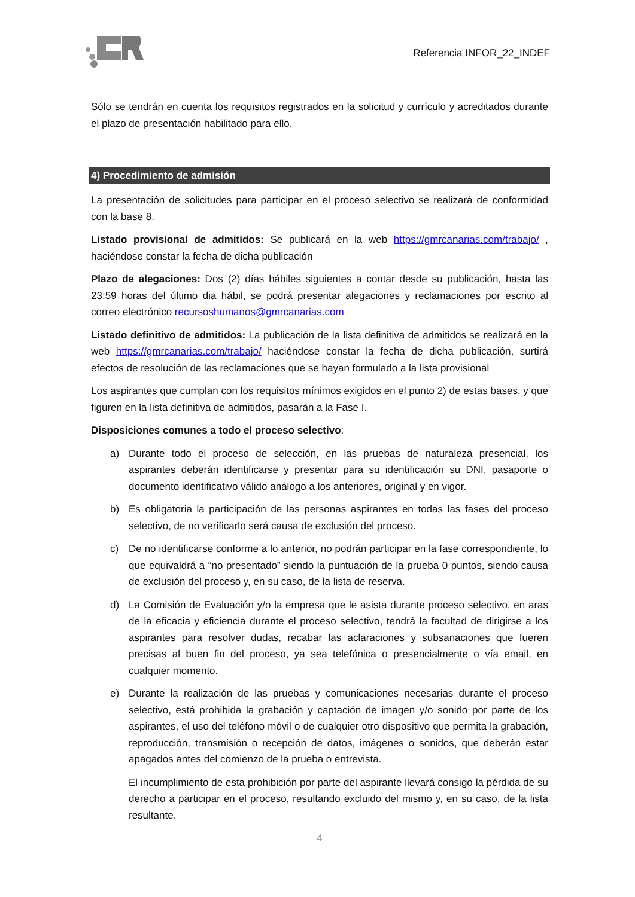Referencia INFOR_22_INDEF
Sólo se tendrán en cuenta los requisitos registrados en la solicitud y currículo y acreditados durante el plazo de presentación habilitado para ello.
4) Procedimiento de admisión
La presentación de solicitudes para participar en el proceso selectivo se realizará de conformidad con la base 8.
Listado provisional de admitidos: Se publicará en la web https://gmrcanarias.com/trabajo/ , haciéndose constar la fecha de dicha publicación
Plazo de alegaciones: Dos (2) días hábiles siguientes a contar desde su publicación, hasta las 23:59 horas del último dia hábil, se podrá presentar alegaciones y reclamaciones por escrito al correo electrónico recursoshumanos@gmrcanarias.com
Listado definitivo de admitidos: La publicación de la lista definitiva de admitidos se realizará en la web https://gmrcanarias.com/trabajo/ haciéndose constar la fecha de dicha publicación, surtirá efectos de resolución de las reclamaciones que se hayan formulado a la lista provisional
Los aspirantes que cumplan con los requisitos mínimos exigidos en el punto 2) de estas bases, y que figuren en la lista definitiva de admitidos, pasarán a la Fase I.
Disposiciones comunes a todo el proceso selectivo:
a) Durante todo el proceso de selección, en las pruebas de naturaleza presencial, los aspirantes deberán identificarse y presentar para su identificación su DNI, pasaporte o documento identificativo válido análogo a los anteriores, original y en vigor.
b) Es obligatoria la participación de las personas aspirantes en todas las fases del proceso selectivo, de no verificarlo será causa de exclusión del proceso.
c) De no identificarse conforme a lo anterior, no podrán participar en la fase correspondiente, lo que equivaldrá a “no presentado” siendo la puntuación de la prueba 0 puntos, siendo causa de exclusión del proceso y, en su caso, de la lista de reserva.
d) La Comisión de Evaluación y/o la empresa que le asista durante proceso selectivo, en aras de la eficacia y eficiencia durante el proceso selectivo, tendrá la facultad de dirigirse a los aspirantes para resolver dudas, recabar las aclaraciones y subsanaciones que fueren precisas al buen fin del proceso, ya sea telefónica o presencialmente o vía email, en cualquier momento.
e) Durante la realización de las pruebas y comunicaciones necesarias durante el proceso selectivo, está prohibida la grabación y captación de imagen y/o sonido por parte de los aspirantes, el uso del teléfono móvil o de cualquier otro dispositivo que permita la grabación, reproducción, transmisión o recepción de datos, imágenes o sonidos, que deberán estar apagados antes del comienzo de la prueba o entrevista.
El incumplimiento de esta prohibición por parte del aspirante llevará consigo la pérdida de su derecho a participar en el proceso, resultando excluido del mismo y, en su caso, de la lista resultante.
4